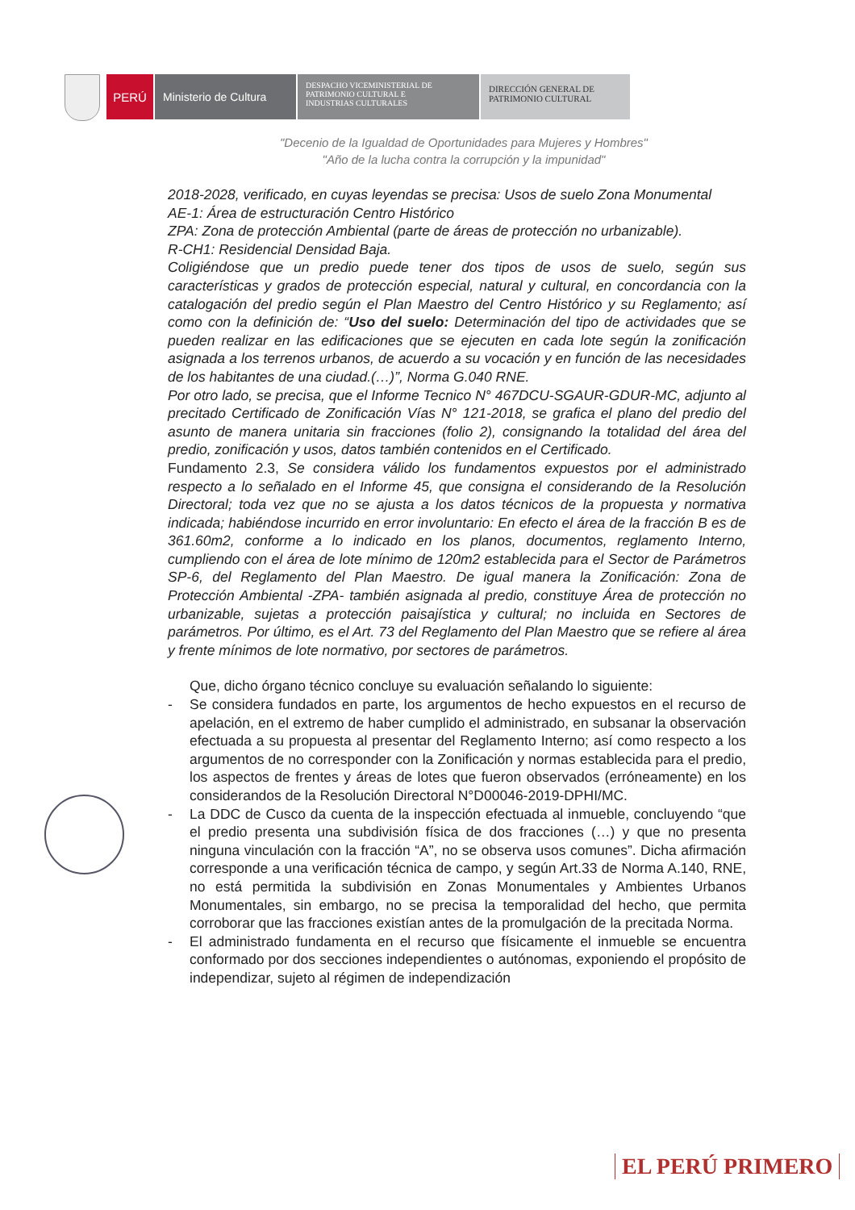PERÚ Ministerio de Cultura
DESPACHO VICEMINISTERIAL DE
PATRIMONIO CULTURAL E
INDUSTRIAS CULTURALES
DIRECCIÓN GENERAL DE
PATRIMONIO CULTURAL
"Decenio de la Igualdad de Oportunidades para Mujeres y Hombres"
"Año de la lucha contra la corrupción y la impunidad"
2018-2028, verificado, en cuyas leyendas se precisa: Usos de suelo Zona Monumental
AE-1: Área de estructuración Centro Histórico
ZPA: Zona de protección Ambiental (parte de áreas de protección no urbanizable).
R-CH1: Residencial Densidad Baja.
Coligiéndose que un predio puede tener dos tipos de usos de suelo, según sus características y grados de protección especial, natural y cultural, en concordancia con la catalogación del predio según el Plan Maestro del Centro Histórico y su Reglamento; así como con la definición de: “Uso del suelo: Determinación del tipo de actividades que se pueden realizar en las edificaciones que se ejecuten en cada lote según la zonificación asignada a los terrenos urbanos, de acuerdo a su vocación y en función de las necesidades de los habitantes de una ciudad.(…)”, Norma G.040 RNE.
Por otro lado, se precisa, que el Informe Tecnico N° 467DCU-SGAUR-GDUR-MC, adjunto al precitado Certificado de Zonificación Vías N° 121-2018, se grafica el plano del predio del asunto de manera unitaria sin fracciones (folio 2), consignando la totalidad del área del predio, zonificación y usos, datos también contenidos en el Certificado.
Fundamento 2.3, Se considera válido los fundamentos expuestos por el administrado respecto a lo señalado en el Informe 45, que consigna el considerando de la Resolución Directoral; toda vez que no se ajusta a los datos técnicos de la propuesta y normativa indicada; habiéndose incurrido en error involuntario: En efecto el área de la fracción B es de 361.60m2, conforme a lo indicado en los planos, documentos, reglamento Interno, cumpliendo con el área de lote mínimo de 120m2 establecida para el Sector de Parámetros SP-6, del Reglamento del Plan Maestro. De igual manera la Zonificación: Zona de Protección Ambiental -ZPA- también asignada al predio, constituye Área de protección no urbanizable, sujetas a protección paisajística y cultural; no incluida en Sectores de parámetros. Por último, es el Art. 73 del Reglamento del Plan Maestro que se refiere al área y frente mínimos de lote normativo, por sectores de parámetros.
Que, dicho órgano técnico concluye su evaluación señalando lo siguiente:
- Se considera fundados en parte, los argumentos de hecho expuestos en el recurso de apelación, en el extremo de haber cumplido el administrado, en subsanar la observación efectuada a su propuesta al presentar del Reglamento Interno; así como respecto a los argumentos de no corresponder con la Zonificación y normas establecida para el predio, los aspectos de frentes y áreas de lotes que fueron observados (erróneamente) en los considerandos de la Resolución Directoral N°D00046-2019-DPHI/MC.
- La DDC de Cusco da cuenta de la inspección efectuada al inmueble, concluyendo “que el predio presenta una subdivisión física de dos fracciones (…) y que no presenta ninguna vinculación con la fracción “A”, no se observa usos comunes”. Dicha afirmación corresponde a una verificación técnica de campo, y según Art.33 de Norma A.140, RNE, no está permitida la subdivisión en Zonas Monumentales y Ambientes Urbanos Monumentales, sin embargo, no se precisa la temporalidad del hecho, que permita corroborar que las fracciones existían antes de la promulgación de la precitada Norma.
- El administrado fundamenta en el recurso que físicamente el inmueble se encuentra conformado por dos secciones independientes o autónomas, exponiendo el propósito de independizar, sujeto al régimen de independización
EL PERÚ PRIMERO